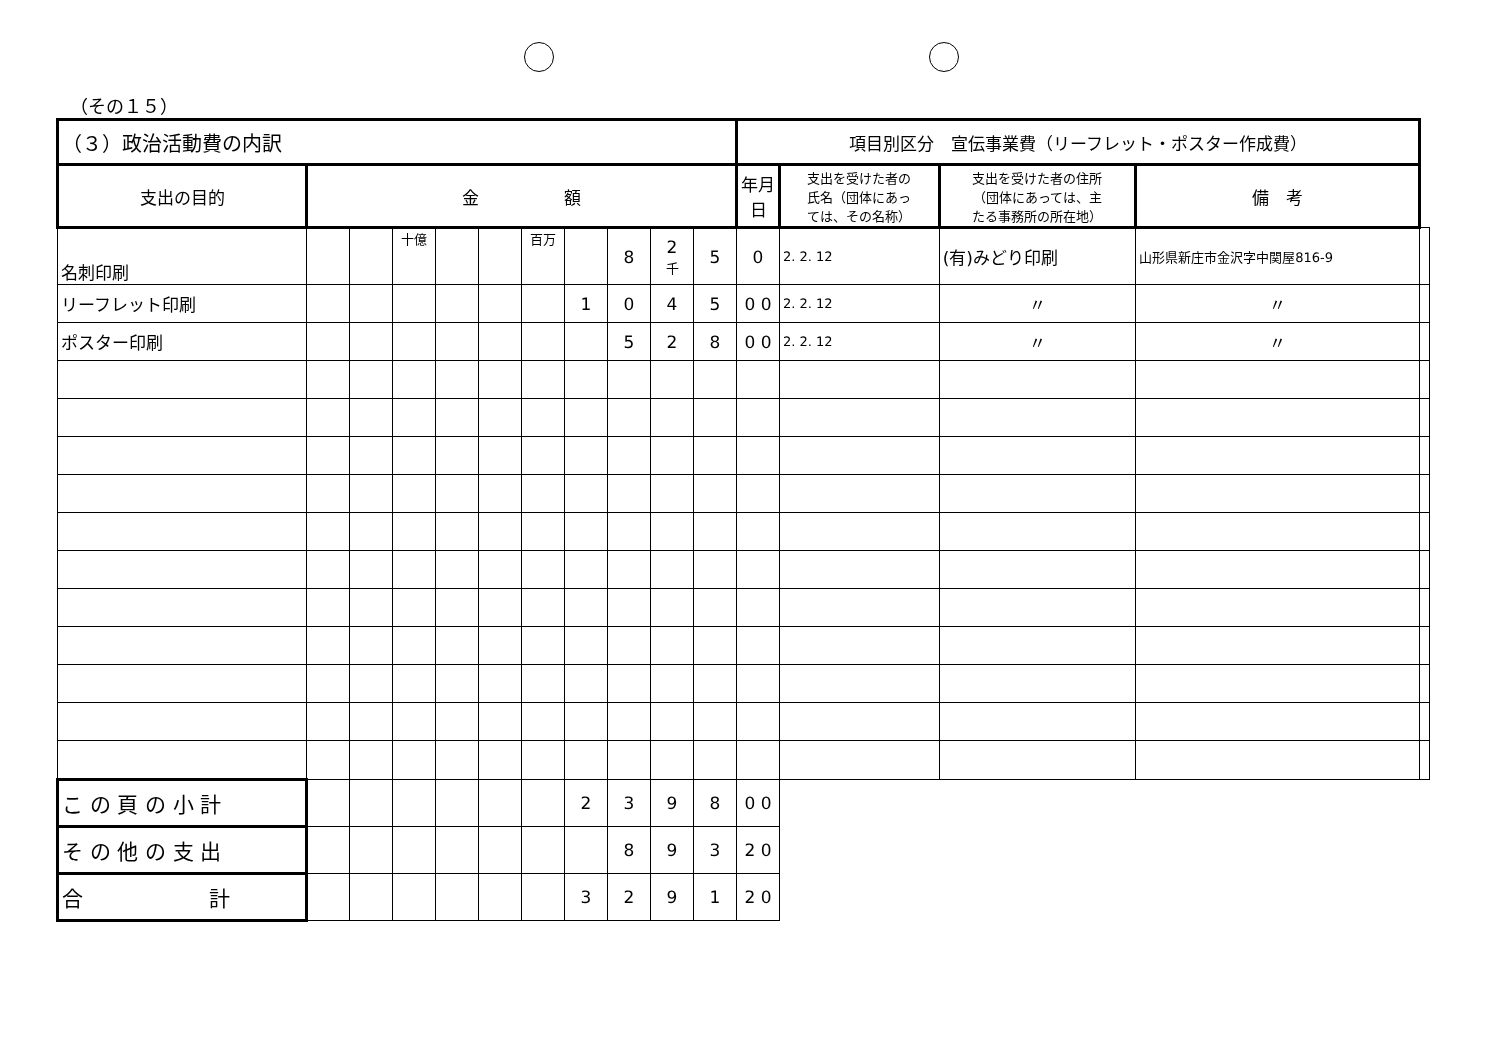（その１５）
| （３）政治活動費の内訳 | | | | | | | | | | | 項目別区分 宣伝事業費（リーフレット・ポスター作成費） | | | | | |
| --- | --- | --- | --- | --- | --- | --- | --- | --- | --- | --- | --- | --- | --- | --- | --- | --- |
| 支出の目的 | 金 額 | | | | | | | | | | 年月日 | 支出を受けた者の 氏名（団体にあっ ては、その名称） | 支出を受けた者の住所 （団体にあっては、主 たる事務所の所在地） | 備 考 | | |
| 名刺印刷 | | | 十億 | | | 百万 | | 8 | 2 千 | 5 | 0 | | 2. 2. 12 | (有)みどり印刷 | 山形県新庄市金沢字中関屋816-9 | |
| リーフレット印刷 | | | | | | | 1 | 0 | 4 | 5 | 0 0 | 2. 2. 12 | 〃 | 〃 | | |
| ポスター印刷 | | | | | | | | 5 | 2 | 8 | 0 0 | 2. 2. 12 | 〃 | 〃 | | |
| こ の 頁 の 小 計 | | | | | | | 2 | 3 | 9 | 8 | 0 0 | | | | | |
| そ の 他 の 支 出 | | | | | | | | 8 | 9 | 3 | 2 0 | | | | | |
| 合 計 | | | | | | | 3 | 2 | 9 | 1 | 2 0 | | | | | |